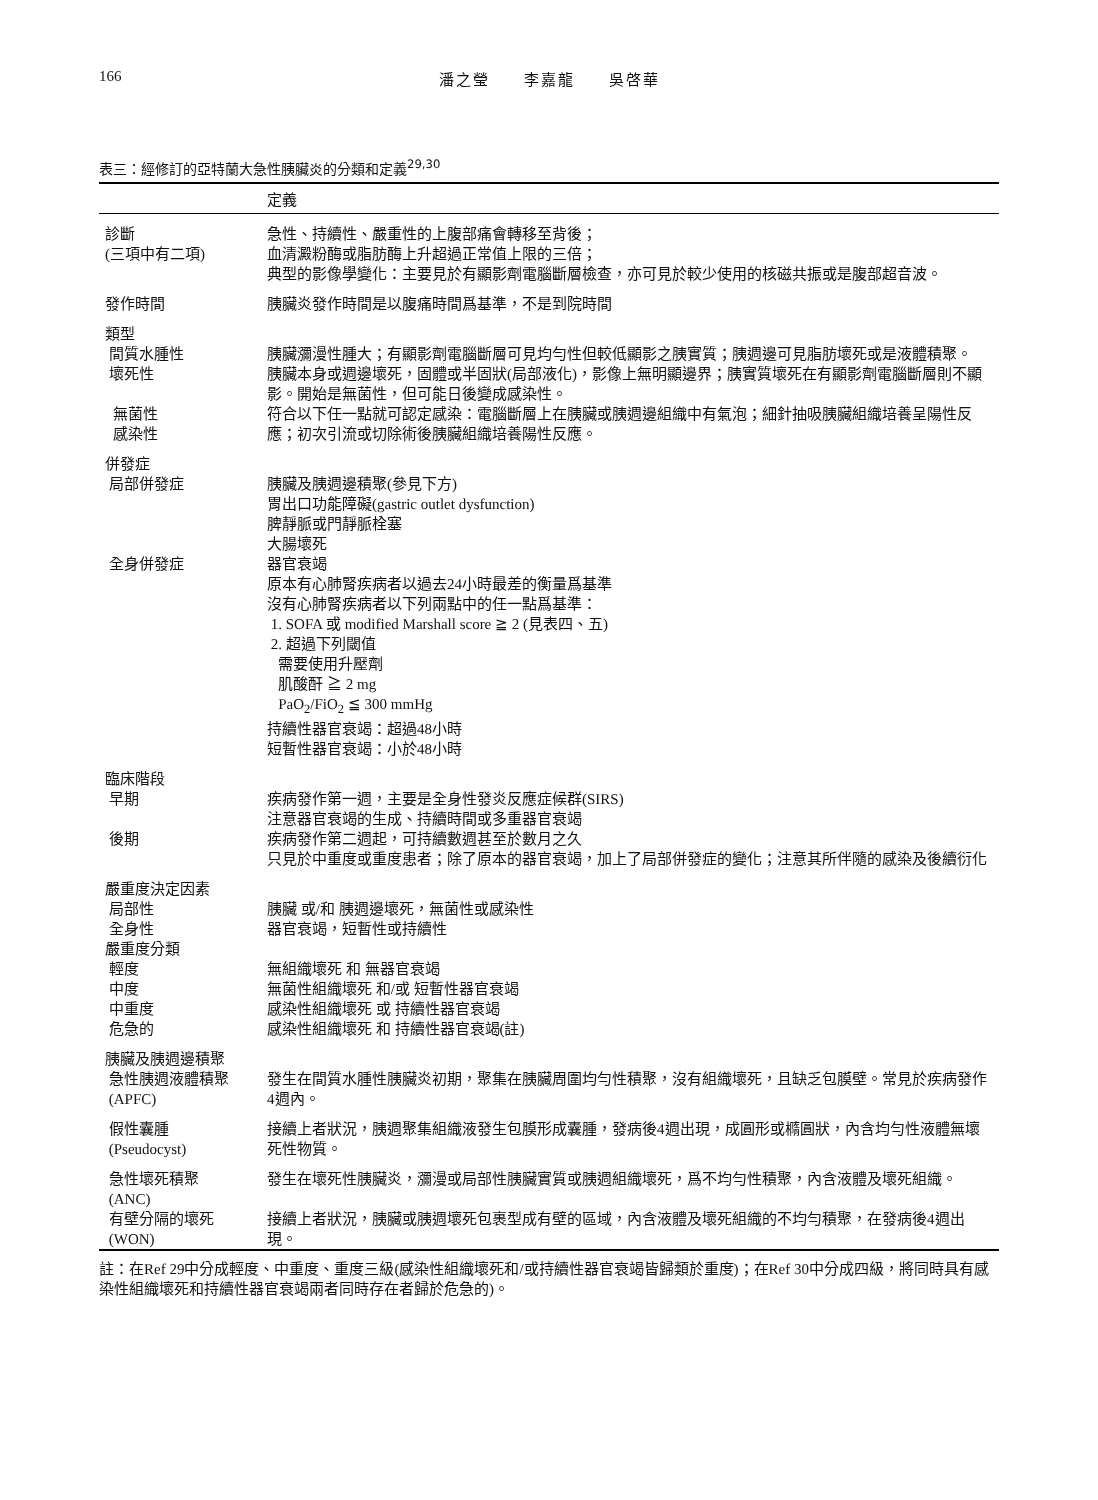166 潘之瑩　　李嘉龍　　吳啓華
表三：經修訂的亞特蘭大急性胰臟炎的分類和定義<sup>29,30</sup>
| | 定義 |
| --- | --- |
| 診斷 (三項中有二項) | 急性、持續性、嚴重性的上腹部痛會轉移至背後； 血清澱粉酶或脂肪酶上升超過正常值上限的三倍； 典型的影像學變化：主要見於有顯影劑電腦斷層檢查，亦可見於較少使用的核磁共振或是腹部超音波。 |
| 發作時間 | 胰臟炎發作時間是以腹痛時間爲基準，不是到院時間 |
| 類型 間質水腫性 | 胰臟瀰漫性腫大；有顯影劑電腦斷層可見均勻性但較低顯影之胰實質；胰週邊可見脂肪壞死或是液體積聚。 |
| 壞死性 | 胰臟本身或週邊壞死，固體或半固狀(局部液化)，影像上無明顯邊界；胰實質壞死在有顯影劑電腦斷層則不顯影。開始是無菌性，但可能日後變成感染性。 |
| 無菌性 感染性 | 符合以下任一點就可認定感染：電腦斷層上在胰臟或胰週邊組織中有氣泡；細針抽吸胰臟組織培養呈陽性反應；初次引流或切除術後胰臟組織培養陽性反應。 |
| 併發症 局部併發症 | 胰臟及胰週邊積聚(參見下方) 胃出口功能障礙(gastric outlet dysfunction) 脾靜脈或門靜脈栓塞 大腸壞死 |
| 全身併發症 | 器官衰竭 原本有心肺腎疾病者以過去24小時最差的衡量爲基準 沒有心肺腎疾病者以下列兩點中的任一點爲基準： 1. SOFA 或 modified Marshall score ≧ 2 (見表四、五) 2. 超過下列閾值 需要使用升壓劑 肌酸酐 ≧ 2 mg PaO<sub>2</sub>/FiO<sub>2</sub> ≦ 300 mmHg 持續性器官衰竭：超過48小時 短暫性器官衰竭：小於48小時 |
| 臨床階段 早期 | 疾病發作第一週，主要是全身性發炎反應症候群(SIRS) 注意器官衰竭的生成、持續時間或多重器官衰竭 |
| 後期 | 疾病發作第二週起，可持續數週甚至於數月之久 只見於中重度或重度患者；除了原本的器官衰竭，加上了局部併發症的變化；注意其所伴隨的感染及後續衍化 |
| 嚴重度決定因素 局部性 全身性 | 胰臟 或/和 胰週邊壞死，無菌性或感染性 器官衰竭，短暫性或持續性 |
| 嚴重度分類 輕度 中度 中重度 危急的 | 無組織壞死 和 無器官衰竭 無菌性組織壞死 和/或 短暫性器官衰竭 感染性組織壞死 或 持續性器官衰竭 感染性組織壞死 和 持續性器官衰竭(註) |
| 胰臟及胰週邊積聚 急性胰週液體積聚 (APFC) | 發生在間質水腫性胰臟炎初期，聚集在胰臟周圍均勻性積聚，沒有組織壞死，且缺乏包膜壁。常見於疾病發作4週內。 |
| 假性囊腫 (Pseudocyst) | 接續上者狀況，胰週聚集組織液發生包膜形成囊腫，發病後4週出現，成圓形或橢圓狀，內含均勻性液體無壞死性物質。 |
| 急性壞死積聚 (ANC) | 發生在壞死性胰臟炎，瀰漫或局部性胰臟實質或胰週組織壞死，爲不均勻性積聚，內含液體及壞死組織。 |
| 有壁分隔的壞死 (WON) | 接續上者狀況，胰臟或胰週壞死包裹型成有壁的區域，內含液體及壞死組織的不均勻積聚，在發病後4週出現。 |
註：在Ref 29中分成輕度、中重度、重度三級(感染性組織壞死和/或持續性器官衰竭皆歸類於重度)；在Ref 30中分成四級，將同時具有感染性組織壞死和持續性器官衰竭兩者同時存在者歸於危急的)。